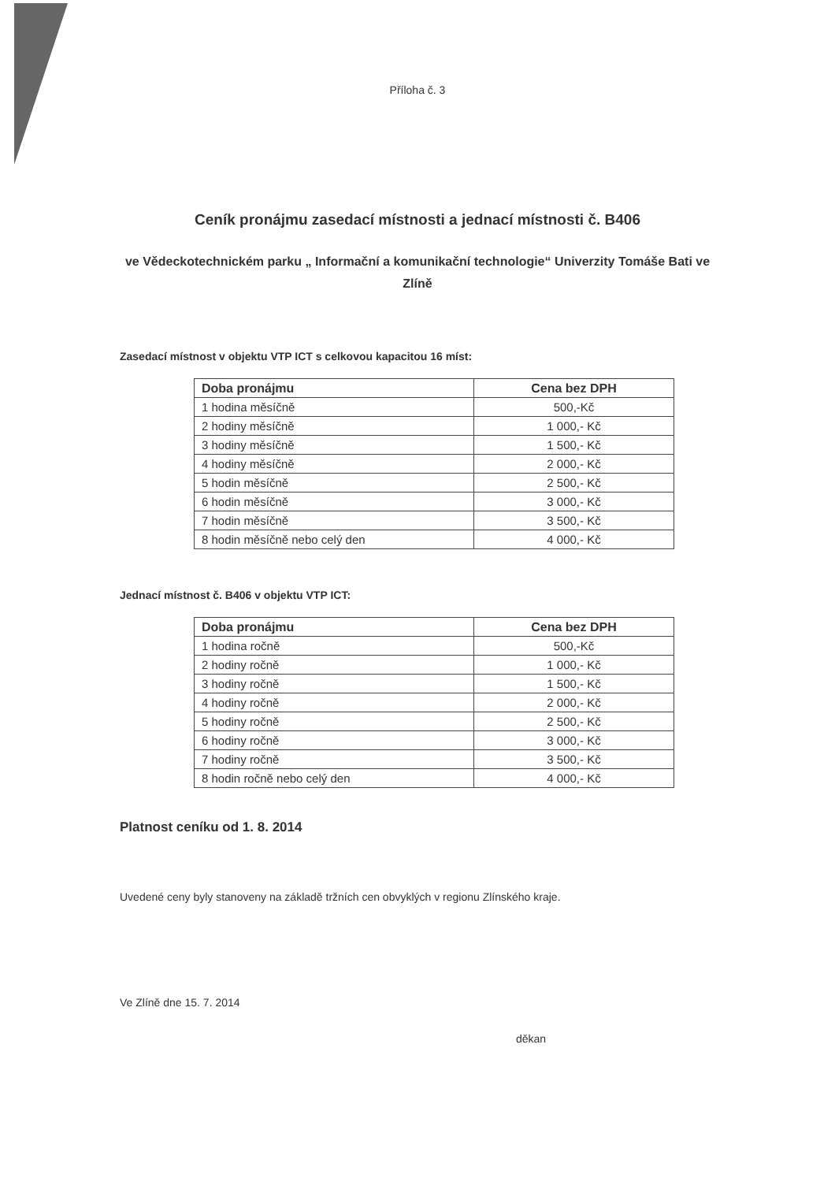Příloha č. 3
Ceník pronájmu zasedací místnosti a jednací místnosti č. B406
ve Vědeckotechnickém parku „ Informační a komunikační technologie“ Univerzity Tomáše Bati ve Zlíně
Zasedací místnost v objektu VTP ICT s celkovou kapacitou 16 míst:
| Doba pronájmu | Cena bez DPH |
| --- | --- |
| 1 hodina měsíčně | 500,-Kč |
| 2 hodiny měsíčně | 1 000,- Kč |
| 3 hodiny měsíčně | 1 500,- Kč |
| 4 hodiny měsíčně | 2 000,- Kč |
| 5 hodin měsíčně | 2 500,- Kč |
| 6 hodin měsíčně | 3 000,- Kč |
| 7 hodin měsíčně | 3 500,- Kč |
| 8 hodin měsíčně nebo celý den | 4 000,- Kč |
Jednací místnost č. B406 v objektu VTP ICT:
| Doba pronájmu | Cena bez DPH |
| --- | --- |
| 1 hodina ročně | 500,-Kč |
| 2 hodiny ročně | 1 000,- Kč |
| 3 hodiny ročně | 1 500,- Kč |
| 4 hodiny ročně | 2 000,- Kč |
| 5 hodiny ročně | 2 500,- Kč |
| 6 hodiny ročně | 3 000,- Kč |
| 7 hodiny ročně | 3 500,- Kč |
| 8 hodin ročně nebo celý den | 4 000,- Kč |
Platnost ceníku od 1. 8. 2014
Uvedené ceny byly stanoveny na základě tržních cen obvyklých v regionu Zlínského kraje.
Ve Zlíně dne 15. 7. 2014
děkan